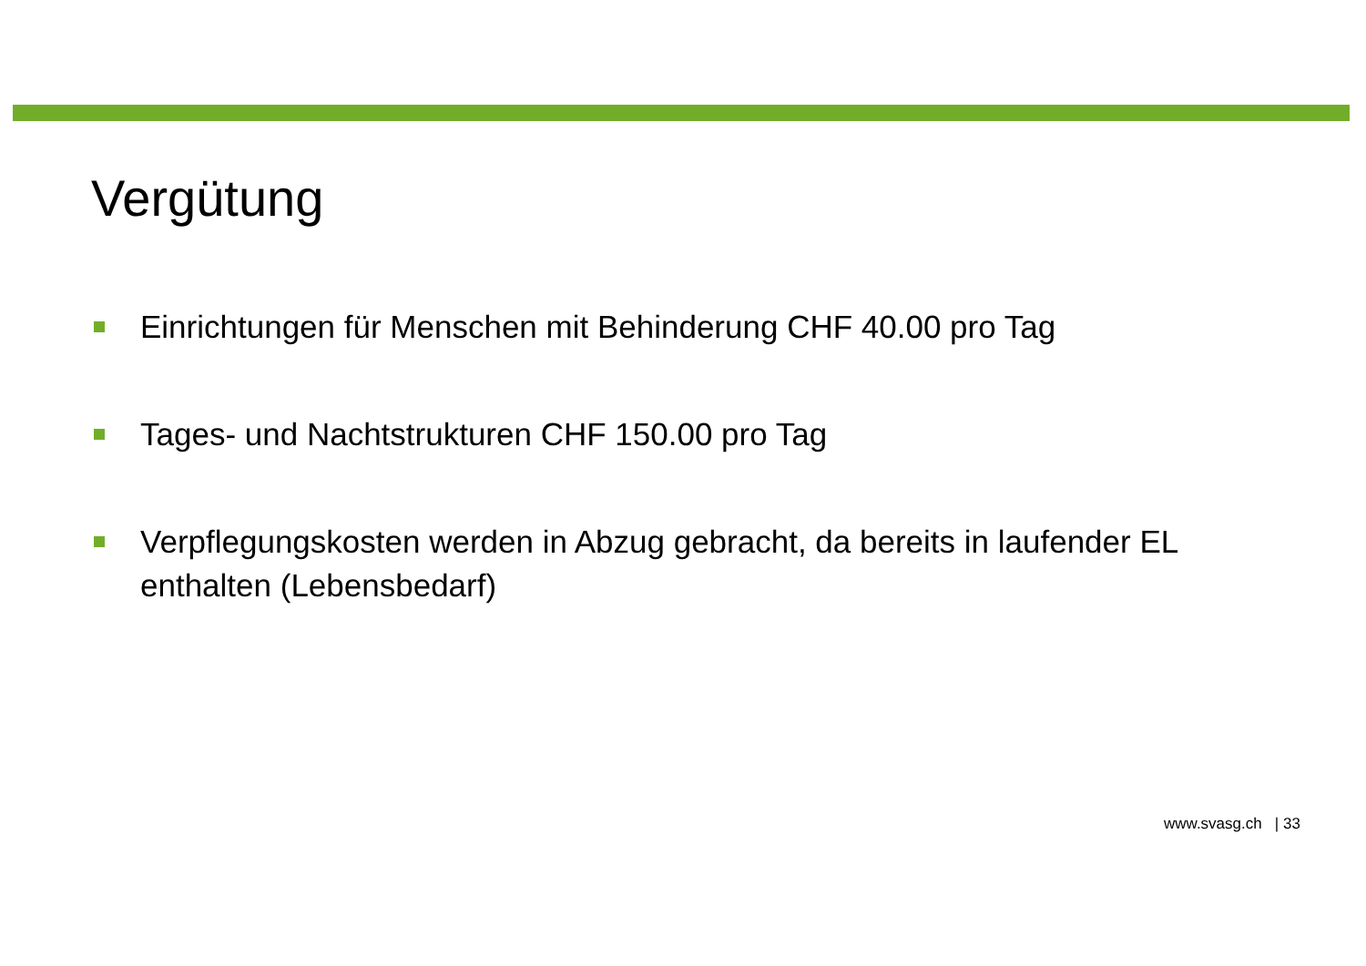Vergütung
Einrichtungen für Menschen mit Behinderung CHF 40.00 pro Tag
Tages- und Nachtstrukturen CHF 150.00 pro Tag
Verpflegungskosten werden in Abzug gebracht, da bereits in laufender EL enthalten (Lebensbedarf)
www.svasg.ch | 33